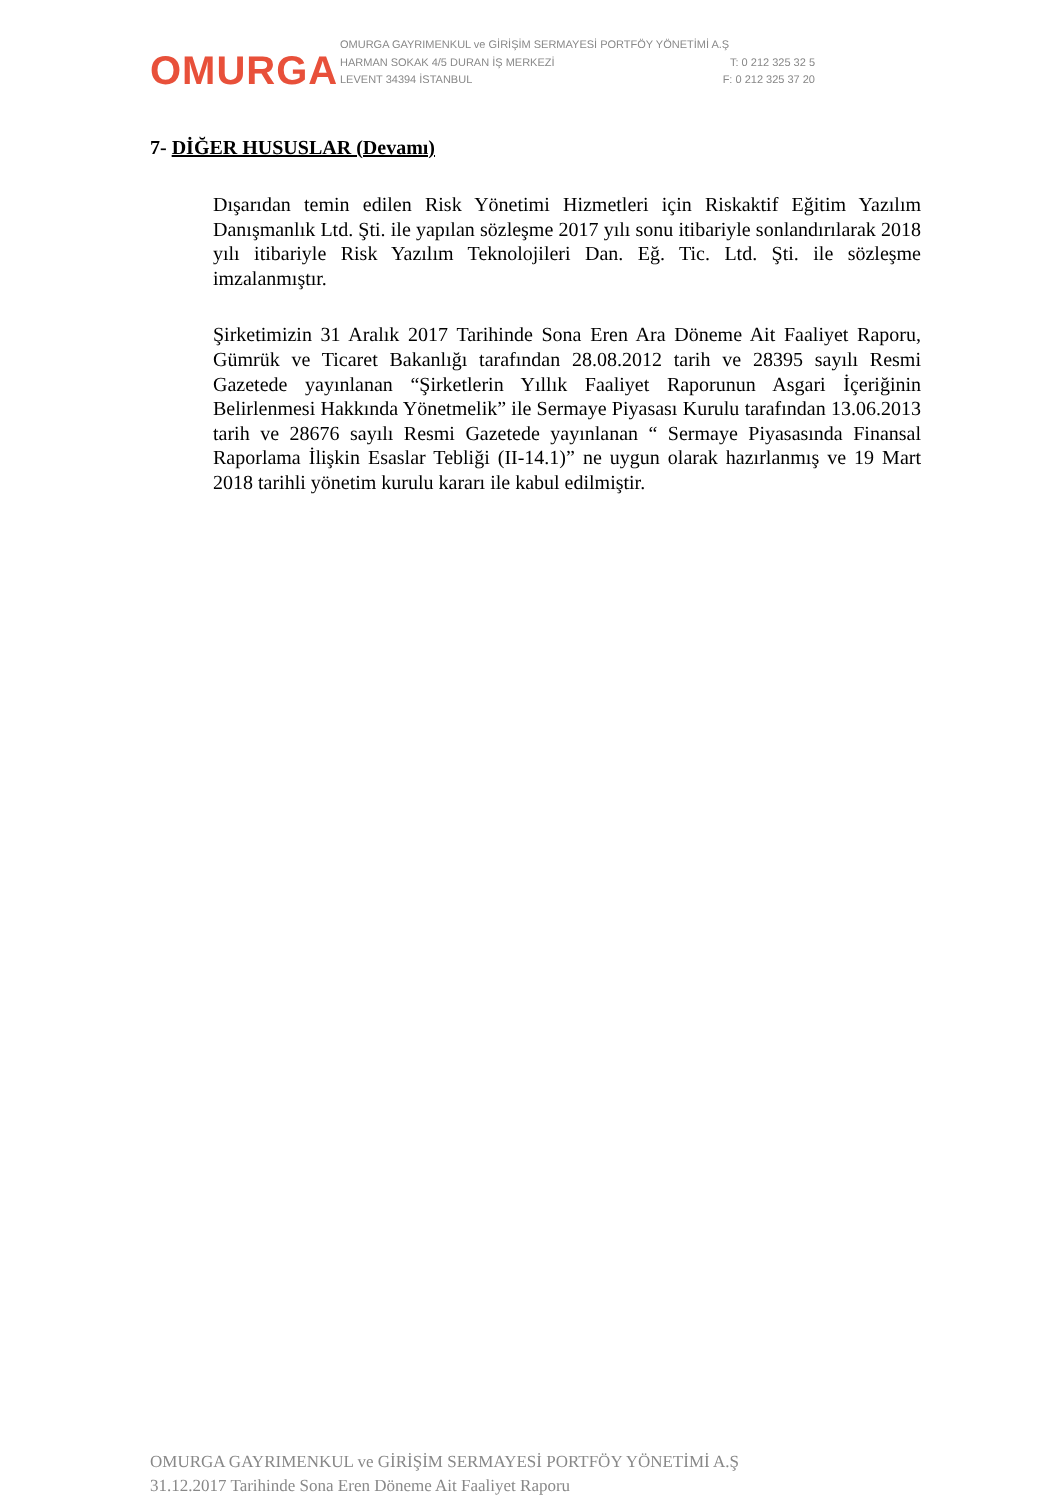OMURGA
OMURGA GAYRIMENKUL ve GİRİŞİM SERMAYESİ PORTFÖY YÖNETİMİ A.Ş
HARMAN SOKAK 4/5 DURAN İŞ MERKEZİ T: 0 212 325 32 5
LEVENT 34394 İSTANBUL F: 0 212 325 37 20
7- DİĞER HUSUSLAR (Devamı)
Dışarıdan temin edilen Risk Yönetimi Hizmetleri için Riskaktif Eğitim Yazılım Danışmanlık Ltd. Şti. ile yapılan sözleşme 2017 yılı sonu itibariyle sonlandırılarak 2018 yılı itibariyle Risk Yazılım Teknolojileri Dan. Eğ. Tic. Ltd. Şti. ile sözleşme imzalanmıştır.
Şirketimizin 31 Aralık 2017 Tarihinde Sona Eren Ara Döneme Ait Faaliyet Raporu, Gümrük ve Ticaret Bakanlığı tarafından 28.08.2012 tarih ve 28395 sayılı Resmi Gazetede yayınlanan “Şirketlerin Yıllık Faaliyet Raporunun Asgari İçeriğinin Belirlenmesi Hakkında Yönetmelik” ile Sermaye Piyasası Kurulu tarafından 13.06.2013 tarih ve 28676 sayılı Resmi Gazetede yayınlanan “ Sermaye Piyasasında Finansal Raporlama İlişkin Esaslar Tebliği (II-14.1)” ne uygun olarak hazırlanmış ve 19 Mart 2018 tarihli yönetim kurulu kararı ile kabul edilmiştir.
OMURGA GAYRIMENKUL ve GİRİŞİM SERMAYESİ PORTFÖY YÖNETİMİ A.Ş
31.12.2017 Tarihinde Sona Eren Döneme Ait Faaliyet Raporu